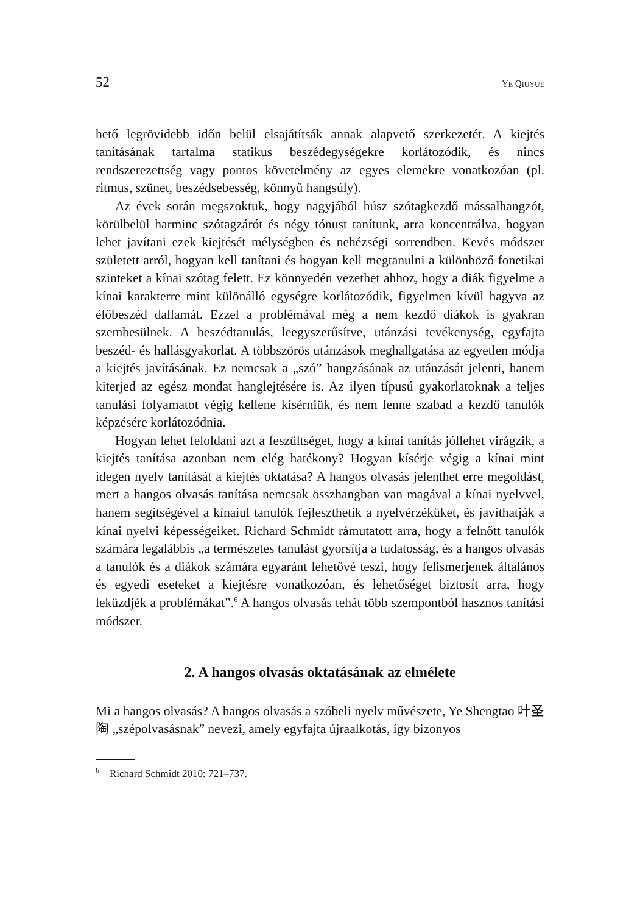52 YE QIUYUE
hető legrövidebb időn belül elsajátítsák annak alapvető szerkezetét. A kiejtés tanításának tartalma statikus beszédegységekre korlátozódik, és nincs rendszerezettség vagy pontos követelmény az egyes elemekre vonatkozóan (pl. ritmus, szünet, beszédsebesség, könnyű hangsúly).
Az évek során megszoktuk, hogy nagyjából húsz szótagkezdő mássalhangzót, körülbelül harminc szótagzárót és négy tónust tanítunk, arra koncentrálva, hogyan lehet javítani ezek kiejtését mélységben és nehézségi sorrendben. Kevés módszer született arról, hogyan kell tanítani és hogyan kell megtanulni a különböző fonetikai szinteket a kínai szótag felett. Ez könnyedén vezethet ahhoz, hogy a diák figyelme a kínai karakterre mint különálló egységre korlátozódik, figyelmen kívül hagyva az élőbeszéd dallamát. Ezzel a problémával még a nem kezdő diákok is gyakran szembesülnek. A beszédtanulás, leegyszerűsítve, utánzási tevékenység, egyfajta beszéd- és hallásgyakorlat. A többszörös utánzások meghallgatása az egyetlen módja a kiejtés javításának. Ez nemcsak a „szó” hangzásának az utánzását jelenti, hanem kiterjed az egész mondat hanglejtésére is. Az ilyen típusú gyakorlatoknak a teljes tanulási folyamatot végig kellene kísérniük, és nem lenne szabad a kezdő tanulók képzésére korlátozódnia.
Hogyan lehet feloldani azt a feszültséget, hogy a kínai tanítás jóllehet virágzik, a kiejtés tanítása azonban nem elég hatékony? Hogyan kísérje végig a kínai mint idegen nyelv tanítását a kiejtés oktatása? A hangos olvasás jelenthet erre megoldást, mert a hangos olvasás tanítása nemcsak összhangban van magával a kínai nyelvvel, hanem segítségével a kínaiul tanulók fejleszthetik a nyelvérzéküket, és javíthatják a kínai nyelvi képességeiket. Richard Schmidt rámutatott arra, hogy a felnőtt tanulók számára legalábbis „a természetes tanulást gyorsítja a tudatosság, és a hangos olvasás a tanulók és a diákok számára egyaránt lehetővé teszi, hogy felismerjenek általános és egyedi eseteket a kiejtésre vonatkozóan, és lehetőséget biztosít arra, hogy leküzdjék a problémákat”.<sup>6</sup> A hangos olvasás tehát több szempontból hasznos tanítási módszer.
2. A hangos olvasás oktatásának az elmélete
Mi a hangos olvasás? A hangos olvasás a szóbeli nyelv művészete, Ye Shengtao 叶圣陶 „szépolvasásnak” nevezi, amely egyfajta újraalkotás, így bizonyos
<sup>6</sup> Richard Schmidt 2010: 721–737.